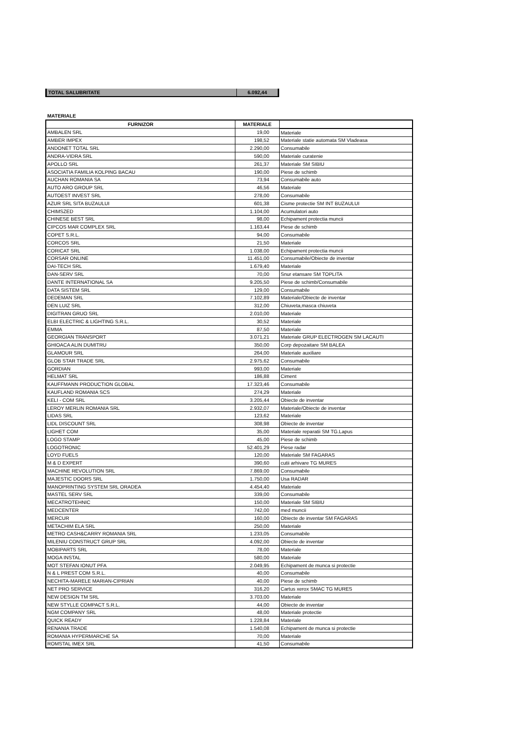| TOTAL SALUBRITATE | 6.092,44 |
MATERIALE
| FURNIZOR | MATERIALE | |
| --- | --- | --- |
| AMBALEN SRL | 19,00 | Materiale |
| AMBER IMPEX | 198,52 | Materiale statie automata SM Vladeasa |
| ANDONET TOTAL SRL | 2.290,00 | Consumabile |
| ANDRA-VIDRA SRL | 590,00 | Materiale curatenie |
| APOLLO SRL | 261,37 | Materiale SM SIBIU |
| ASOCIATIA FAMILIA KOLPING BACAU | 190,00 | Piese de schimb |
| AUCHAN ROMANIA SA | 73,94 | Consumabile auto |
| AUTO ARO GROUP SRL | 46,56 | Materiale |
| AUTOEST INVEST SRL | 278,00 | Consumabile |
| AZUR SRL SITA BUZAULUI | 601,38 | Cisme protectie SM INT BUZAULUI |
| CHIMSZED | 1.104,00 | Acumulatori auto |
| CHINESE BEST SRL | 98,00 | Echipament protectia muncii |
| CIPCOS MAR COMPLEX SRL | 1.163,44 | Piese de schimb |
| COPET S.R.L. | 94,00 | Consumabile |
| CORCOS SRL | 21,50 | Materiale |
| CORICAT SRL | 1.038,00 | Echipament protectia muncii |
| CORSAR ONLINE | 11.451,00 | Consumabile/Obiecte de inventar |
| DAI-TECH SRL | 1.679,40 | Materiale |
| DAN-SERV SRL | 70,00 | Snur etansare SM TOPLITA |
| DANTE INTERNATIONAL SA | 9.205,50 | Piese de schimb/Consumabile |
| DATA SISTEM SRL | 129,00 | Consumabile |
| DEDEMAN SRL | 7.102,89 | Materiale/Obiecte de inventar |
| DEN LUIZ SRL | 312,00 | Chiuveta,masca chiuveta |
| DIGITRAN GRUO SRL | 2.010,00 | Materiale |
| ELBI ELECTRIC & LIGHTING S.R.L. | 30,52 | Materiale |
| EMMA | 87,50 | Materiale |
| GEORGIAN TRANSPORT | 3.071,21 | Materiale GRUP ELECTROGEN SM LACAUTI |
| GHIOACA ALIN DUMITRU | 350,00 | Corp depozaitare SM BALEA |
| GLAMOUR SRL | 264,00 | Materiale auxiliare |
| GLOB STAR TRADE SRL | 2.975,62 | Consumabile |
| GORDIAN | 993,00 | Materiale |
| HELMAT SRL | 186,88 | Ciment |
| KAUFFMANN PRODUCTION GLOBAL | 17.323,46 | Consumabile |
| KAUFLAND ROMANIA SCS | 274,29 | Materiale |
| KELI - COM SRL | 3.205,44 | Obiecte de inventar |
| LEROY MERLIN ROMANIA SRL | 2.932,07 | Materiale/Obiecte de inventar |
| LIDAS SRL | 123,62 | Materiale |
| LIDL DISCOUNT SRL | 308,98 | Obiecte de inventar |
| LIGHET COM | 35,00 | Materiale reparatii SM TG.Lapus |
| LOGO STAMP | 45,00 | Piese de schimb |
| LOGOTRONIC | 52.401,29 | Piese radar |
| LOYD FUELS | 120,00 | Materiale SM FAGARAS |
| M & D EXPERT | 390,60 | cutii arhivare TG MURES |
| MACHINE REVOLUTION SRL | 7.869,00 | Consumabile |
| MAJESTIC DOORS SRL | 1.750,00 | Usa RADAR |
| MANOPRINTING SYSTEM SRL ORADEA | 4.454,40 | Materiale |
| MASTEL SERV SRL | 339,00 | Consumabile |
| MECATROTEHNIC | 150,00 | Materiale SM SIBIU |
| MEDCENTER | 742,00 | med muncii |
| MERCUR | 160,00 | Obiecte de inventar SM FAGARAS |
| METACHIM ELA SRL | 250,00 | Materiale |
| METRO CASH&CARRY ROMANIA SRL | 1.233,05 | Consumabile |
| MILENIU CONSTRUCT GRUP SRL | 4.092,00 | Obiecte de inventar |
| MOBIPARTS SRL | 78,00 | Materiale |
| MOGA INSTAL | 580,00 | Materiale |
| MOT STEFAN IONUT PFA | 2.049,95 | Echipament de munca si protectie |
| N & L PREST COM S.R.L. | 40,00 | Consumabile |
| NECHITA-MARELE MARIAN-CIPRIAN | 40,00 | Piese de schimb |
| NET PRO SERVICE | 316,20 | Cartus xerox SMAC TG MURES |
| NEW DESIGN TM SRL | 3.703,00 | Materiale |
| NEW STYLLE COMPACT S.R.L. | 44,00 | Obiecte de inventar |
| NGM COMPANY SRL | 48,00 | Materiale protectie |
| QUICK READY | 1.228,84 | Materiale |
| RENANIA TRADE | 1.540,08 | Echipament de munca si protectie |
| ROMANIA HYPERMARCHE SA | 70,00 | Materiale |
| ROMSTAL IMEX SRL | 41,50 | Consumabile |